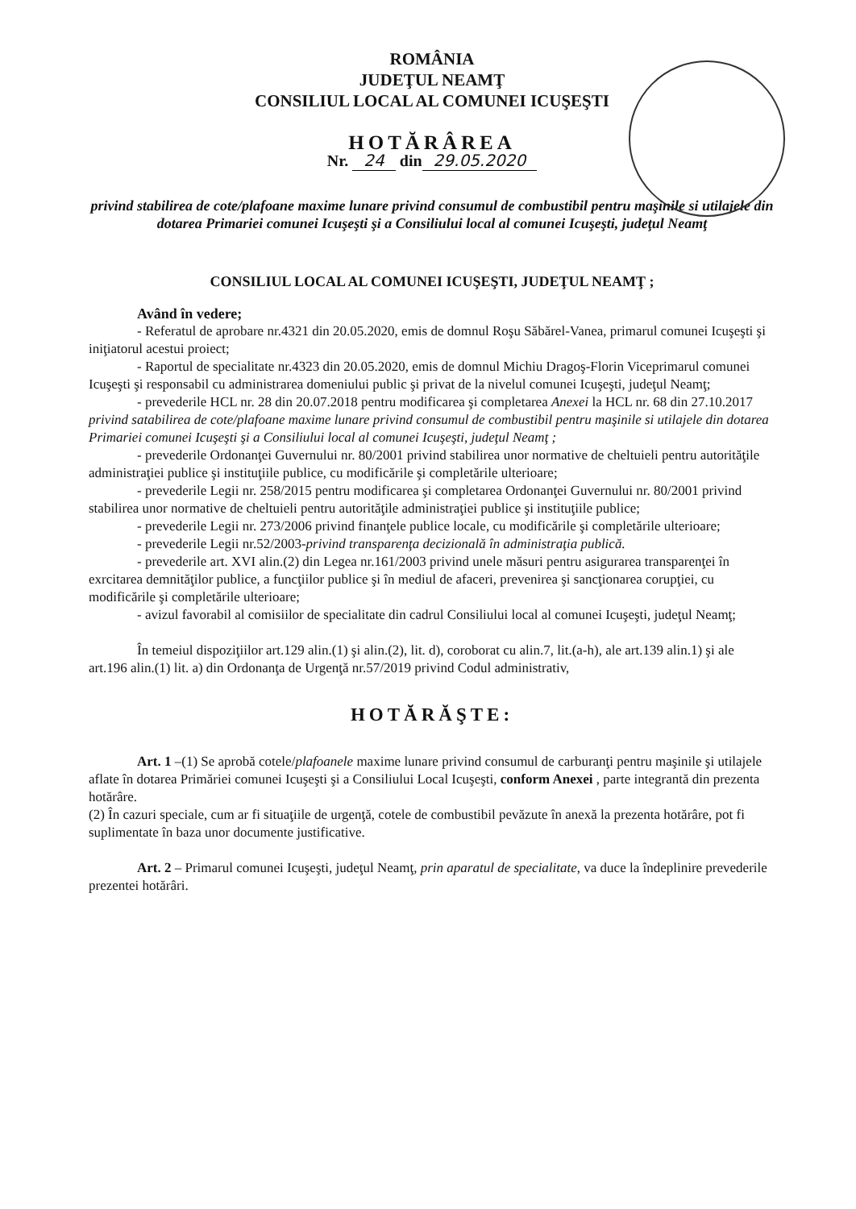ROMÂNIA
JUDEŢUL NEAMŢ
CONSILIUL LOCAL AL COMUNEI ICUŞEŞTI
HOTĂRÂREA
Nr. 24 din 29.05.2020
privind stabilirea de cote/plafoane maxime lunare privind consumul de combustibil pentru maşinile si utilajele din dotarea Primariei comunei Icuşeşti şi a Consiliului local al comunei Icuşeşti, judeţul Neamţ
CONSILIUL LOCAL AL COMUNEI ICUŞEŞTI, JUDEŢUL NEAMŢ ;
Având în vedere;
- Referatul de aprobare nr.4321 din 20.05.2020, emis de domnul Roşu Săbărel-Vanea, primarul comunei Icuşeşti şi iniţiatorul acestui proiect;
- Raportul de specialitate nr.4323 din 20.05.2020, emis de domnul Michiu Dragoş-Florin Viceprimarul comunei Icuşeşti şi responsabil cu administrarea domeniului public şi privat de la nivelul comunei Icuşeşti, judeţul Neamţ;
- prevederile HCL nr. 28 din 20.07.2018 pentru modificarea şi completarea Anexei la HCL nr. 68 din 27.10.2017 privind satabilirea de cote/plafoane maxime lunare privind consumul de combustibil pentru maşinile si utilajele din dotarea Primariei comunei Icuşeşti şi a Consiliului local al comunei Icuşeşti, judeţul Neamţ ;
- prevederile Ordonanţei Guvernului nr. 80/2001 privind stabilirea unor normative de cheltuieli pentru autorităţile administraţiei publice şi instituţiile publice, cu modificările şi completările ulterioare;
- prevederile Legii nr. 258/2015 pentru modificarea şi completarea Ordonanţei Guvernului nr. 80/2001 privind stabilirea unor normative de cheltuieli pentru autorităţile administraţiei publice şi instituţiile publice;
- prevederile Legii nr. 273/2006 privind finanţele publice locale, cu modificările şi completările ulterioare;
- prevederile Legii nr.52/2003-privind transparenţa decizională în administraţia publică.
- prevederile art. XVI alin.(2) din Legea nr.161/2003 privind unele măsuri pentru asigurarea transparenţei în exrcitarea demnităţilor publice, a funcţiilor publice şi în mediul de afaceri, prevenirea şi sancţionarea corupţiei, cu modificările şi completările ulterioare;
- avizul favorabil al comisiilor de specialitate din cadrul Consiliului local al comunei Icuşeşti, judeţul Neamţ;
În temeiul dispoziţiilor art.129 alin.(1) şi alin.(2), lit. d), coroborat cu alin.7, lit.(a-h), ale art.139 alin.1) şi ale art.196 alin.(1) lit. a) din Ordonanţa de Urgenţă nr.57/2019 privind Codul administrativ,
HOTĂRĂŞTE:
Art. 1 –(1) Se aprobă cotele/plafoanele maxime lunare privind consumul de carburanţi pentru maşinile şi utilajele aflate în dotarea Primăriei comunei Icuşeşti şi a Consiliului Local Icuşeşti, conform Anexei , parte integrantă din prezenta hotărâre.
(2) În cazuri speciale, cum ar fi situaţiile de urgenţă, cotele de combustibil pevăzute în anexă la prezenta hotărâre, pot fi suplimentate în baza unor documente justificative.
Art. 2 – Primarul comunei Icuşeşti, judeţul Neamţ, prin aparatul de specialitate, va duce la îndeplinire prevederile prezentei hotărâri.